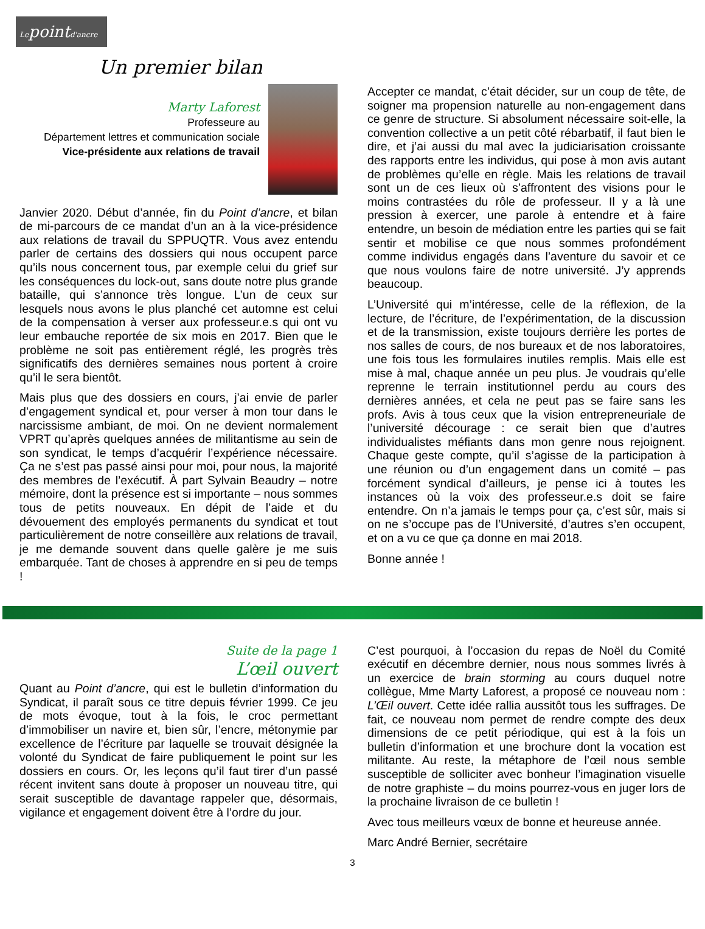Lepointd'ancre
Un premier bilan
Marty Laforest
Professeure au
Département lettres et communication sociale
Vice-présidente aux relations de travail
Janvier 2020. Début d’année, fin du Point d’ancre, et bilan de mi-parcours de ce mandat d’un an à la vice-présidence aux relations de travail du SPPUQTR. Vous avez entendu parler de certains des dossiers qui nous occupent parce qu’ils nous concernent tous, par exemple celui du grief sur les conséquences du lock-out, sans doute notre plus grande bataille, qui s’annonce très longue. L’un de ceux sur lesquels nous avons le plus planché cet automne est celui de la compensation à verser aux professeur.e.s qui ont vu leur embauche reportée de six mois en 2017. Bien que le problème ne soit pas entièrement réglé, les progrès très significatifs des dernières semaines nous portent à croire qu’il le sera bientôt.
Mais plus que des dossiers en cours, j’ai envie de parler d’engagement syndical et, pour verser à mon tour dans le narcissisme ambiant, de moi. On ne devient normalement VPRT qu’après quelques années de militantisme au sein de son syndicat, le temps d’acquérir l’expérience nécessaire. Ça ne s’est pas passé ainsi pour moi, pour nous, la majorité des membres de l’exécutif. À part Sylvain Beaudry – notre mémoire, dont la présence est si importante – nous sommes tous de petits nouveaux. En dépit de l’aide et du dévouement des employés permanents du syndicat et tout particulièrement de notre conseillère aux relations de travail, je me demande souvent dans quelle galère je me suis embarquée. Tant de choses à apprendre en si peu de temps !
Accepter ce mandat, c’était décider, sur un coup de tête, de soigner ma propension naturelle au non-engagement dans ce genre de structure. Si absolument nécessaire soit-elle, la convention collective a un petit côté rébarbatif, il faut bien le dire, et j’ai aussi du mal avec la judiciarisation croissante des rapports entre les individus, qui pose à mon avis autant de problèmes qu’elle en règle. Mais les relations de travail sont un de ces lieux où s’affrontent des visions pour le moins contrastées du rôle de professeur. Il y a là une pression à exercer, une parole à entendre et à faire entendre, un besoin de médiation entre les parties qui se fait sentir et mobilise ce que nous sommes profondément comme individus engagés dans l’aventure du savoir et ce que nous voulons faire de notre université. J’y apprends beaucoup.
L’Université qui m’intéresse, celle de la réflexion, de la lecture, de l’écriture, de l’expérimentation, de la discussion et de la transmission, existe toujours derrière les portes de nos salles de cours, de nos bureaux et de nos laboratoires, une fois tous les formulaires inutiles remplis. Mais elle est mise à mal, chaque année un peu plus. Je voudrais qu’elle reprenne le terrain institutionnel perdu au cours des dernières années, et cela ne peut pas se faire sans les profs. Avis à tous ceux que la vision entrepreneuriale de l’université décourage : ce serait bien que d’autres individualistes méfiants dans mon genre nous rejoignent. Chaque geste compte, qu’il s’agisse de la participation à une réunion ou d’un engagement dans un comité – pas forcément syndical d’ailleurs, je pense ici à toutes les instances où la voix des professeur.e.s doit se faire entendre. On n’a jamais le temps pour ça, c’est sûr, mais si on ne s’occupe pas de l’Université, d’autres s’en occupent, et on a vu ce que ça donne en mai 2018.
Bonne année !
Suite de la page 1
L’œil ouvert
Quant au Point d’ancre, qui est le bulletin d’information du Syndicat, il paraît sous ce titre depuis février 1999. Ce jeu de mots évoque, tout à la fois, le croc permettant d’immobiliser un navire et, bien sûr, l’encre, métonymie par excellence de l’écriture par laquelle se trouvait désignée la volonté du Syndicat de faire publiquement le point sur les dossiers en cours. Or, les leçons qu’il faut tirer d’un passé récent invitent sans doute à proposer un nouveau titre, qui serait susceptible de davantage rappeler que, désormais, vigilance et engagement doivent être à l’ordre du jour.
C’est pourquoi, à l’occasion du repas de Noël du Comité exécutif en décembre dernier, nous nous sommes livrés à un exercice de brain storming au cours duquel notre collègue, Mme Marty Laforest, a proposé ce nouveau nom : L’Œil ouvert. Cette idée rallia aussitôt tous les suffrages. De fait, ce nouveau nom permet de rendre compte des deux dimensions de ce petit périodique, qui est à la fois un bulletin d’information et une brochure dont la vocation est militante. Au reste, la métaphore de l’œil nous semble susceptible de solliciter avec bonheur l’imagination visuelle de notre graphiste – du moins pourrez-vous en juger lors de la prochaine livraison de ce bulletin !
Avec tous meilleurs vœux de bonne et heureuse année.
Marc André Bernier, secrétaire
3